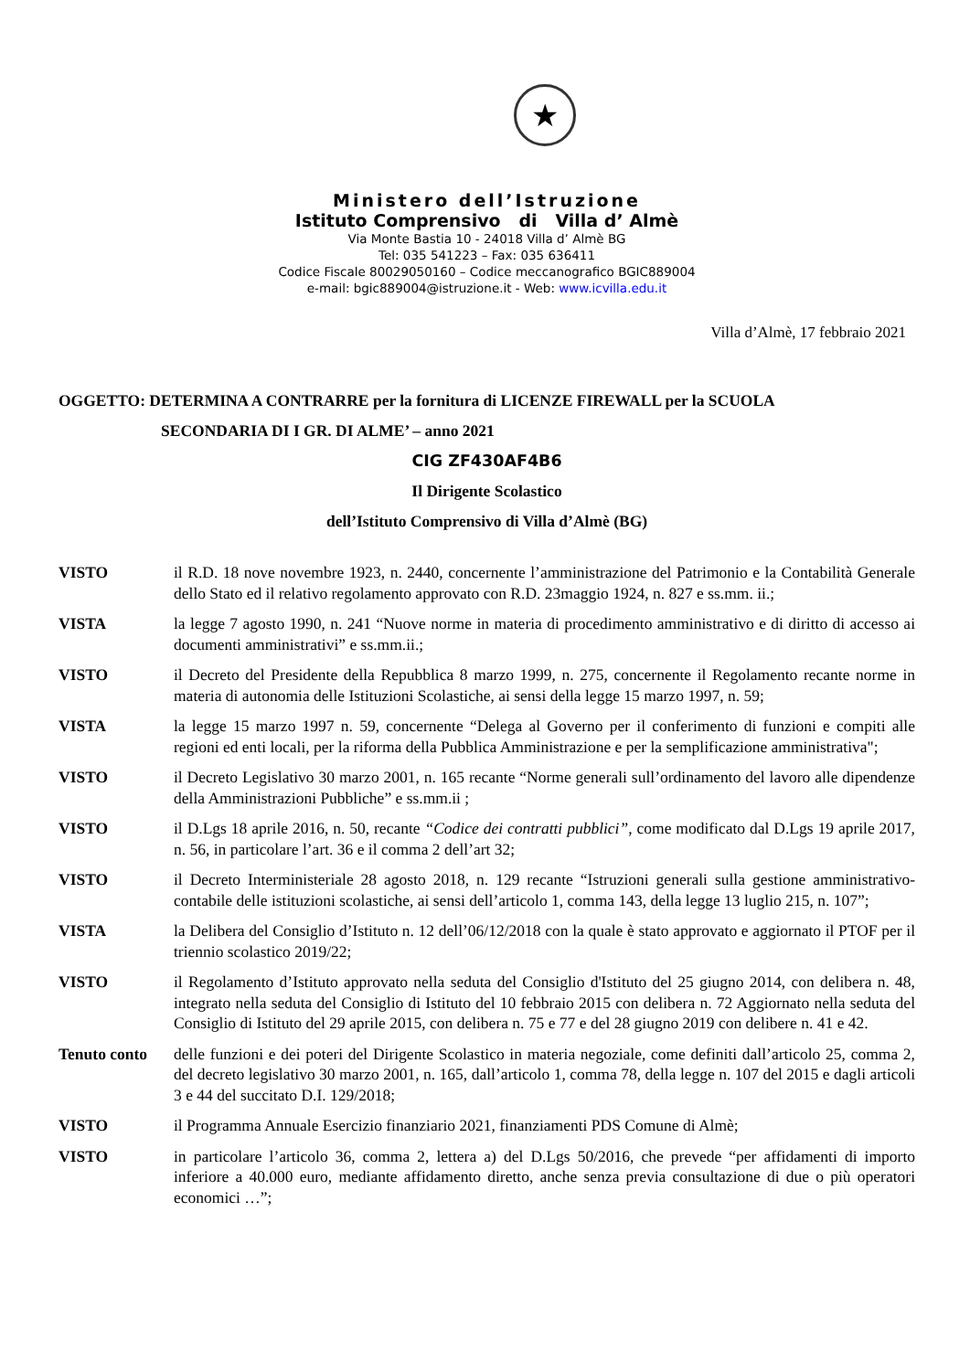★
Ministero dell’Istruzione
Istituto Comprensivo di Villa d’ Almè
Via Monte Bastia 10 - 24018 Villa d’ Almè BG
Tel: 035 541223 – Fax: 035 636411
Codice Fiscale 80029050160 – Codice meccanografico BGIC889004
e-mail: bgic889004@istruzione.it - Web: www.icvilla.edu.it
Villa d’Almè, 17 febbraio 2021
OGGETTO: DETERMINA A CONTRARRE per la fornitura di LICENZE FIREWALL per la SCUOLA
SECONDARIA DI I GR. DI ALME’ – anno 2021
CIG ZF430AF4B6
Il Dirigente Scolastico
dell’Istituto Comprensivo di Villa d’Almè (BG)
VISTO il R.D. 18 nove novembre 1923, n. 2440, concernente l’amministrazione del Patrimonio e la Contabilità Generale dello Stato ed il relativo regolamento approvato con R.D. 23maggio 1924, n. 827 e ss.mm. ii.;
VISTA la legge 7 agosto 1990, n. 241 “Nuove norme in materia di procedimento amministrativo e di diritto di accesso ai documenti amministrativi” e ss.mm.ii.;
VISTO il Decreto del Presidente della Repubblica 8 marzo 1999, n. 275, concernente il Regolamento recante norme in materia di autonomia delle Istituzioni Scolastiche, ai sensi della legge 15 marzo 1997, n. 59;
VISTA la legge 15 marzo 1997 n. 59, concernente “Delega al Governo per il conferimento di funzioni e compiti alle regioni ed enti locali, per la riforma della Pubblica Amministrazione e per la semplificazione amministrativa";
VISTO il Decreto Legislativo 30 marzo 2001, n. 165 recante “Norme generali sull’ordinamento del lavoro alle dipendenze della Amministrazioni Pubbliche” e ss.mm.ii ;
VISTO il D.Lgs 18 aprile 2016, n. 50, recante “Codice dei contratti pubblici”, come modificato dal D.Lgs 19 aprile 2017, n. 56, in particolare l’art. 36 e il comma 2 dell’art 32;
VISTO il Decreto Interministeriale 28 agosto 2018, n. 129 recante “Istruzioni generali sulla gestione amministrativo-contabile delle istituzioni scolastiche, ai sensi dell’articolo 1, comma 143, della legge 13 luglio 215, n. 107”;
VISTA la Delibera del Consiglio d’Istituto n. 12 dell’06/12/2018 con la quale è stato approvato e aggiornato il PTOF per il triennio scolastico 2019/22;
VISTO il Regolamento d’Istituto approvato nella seduta del Consiglio d'Istituto del 25 giugno 2014, con delibera n. 48, integrato nella seduta del Consiglio di Istituto del 10 febbraio 2015 con delibera n. 72 Aggiornato nella seduta del Consiglio di Istituto del 29 aprile 2015, con delibera n. 75 e 77 e del 28 giugno 2019 con delibere n. 41 e 42.
Tenuto conto delle funzioni e dei poteri del Dirigente Scolastico in materia negoziale, come definiti dall’articolo 25, comma 2, del decreto legislativo 30 marzo 2001, n. 165, dall’articolo 1, comma 78, della legge n. 107 del 2015 e dagli articoli 3 e 44 del succitato D.I. 129/2018;
VISTO il Programma Annuale Esercizio finanziario 2021, finanziamenti PDS Comune di Almè;
VISTO in particolare l’articolo 36, comma 2, lettera a) del D.Lgs 50/2016, che prevede “per affidamenti di importo inferiore a 40.000 euro, mediante affidamento diretto, anche senza previa consultazione di due o più operatori economici …”;